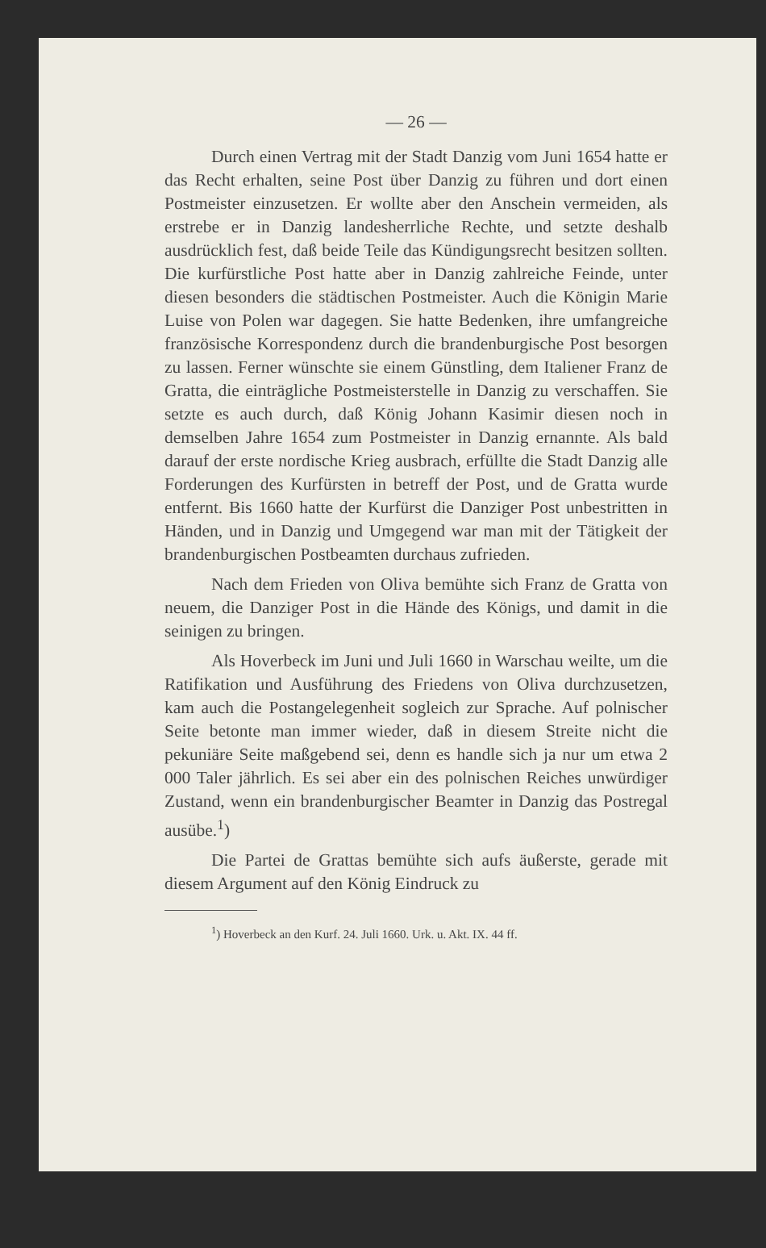— 26 —
Durch einen Vertrag mit der Stadt Danzig vom Juni 1654 hatte er das Recht erhalten, seine Post über Danzig zu führen und dort einen Postmeister einzusetzen. Er wollte aber den Anschein vermeiden, als erstrebe er in Danzig landesherrliche Rechte, und setzte deshalb ausdrücklich fest, daß beide Teile das Kündigungsrecht besitzen sollten. Die kurfürstliche Post hatte aber in Danzig zahlreiche Feinde, unter diesen besonders die städtischen Postmeister. Auch die Königin Marie Luise von Polen war dagegen. Sie hatte Bedenken, ihre umfangreiche französische Korrespondenz durch die brandenburgische Post besorgen zu lassen. Ferner wünschte sie einem Günstling, dem Italiener Franz de Gratta, die einträgliche Postmeisterstelle in Danzig zu verschaffen. Sie setzte es auch durch, daß König Johann Kasimir diesen noch in demselben Jahre 1654 zum Postmeister in Danzig ernannte. Als bald darauf der erste nordische Krieg ausbrach, erfüllte die Stadt Danzig alle Forderungen des Kurfürsten in betreff der Post, und de Gratta wurde entfernt. Bis 1660 hatte der Kurfürst die Danziger Post unbestritten in Händen, und in Danzig und Umgegend war man mit der Tätigkeit der brandenburgischen Postbeamten durchaus zufrieden.
Nach dem Frieden von Oliva bemühte sich Franz de Gratta von neuem, die Danziger Post in die Hände des Königs, und damit in die seinigen zu bringen.
Als Hoverbeck im Juni und Juli 1660 in Warschau weilte, um die Ratifikation und Ausführung des Friedens von Oliva durchzusetzen, kam auch die Postangelegenheit sogleich zur Sprache. Auf polnischer Seite betonte man immer wieder, daß in diesem Streite nicht die pekuniäre Seite maßgebend sei, denn es handle sich ja nur um etwa 2 000 Taler jährlich. Es sei aber ein des polnischen Reiches unwürdiger Zustand, wenn ein brandenburgischer Beamter in Danzig das Postregal ausübe.<sup>1</sup>)
Die Partei de Grattas bemühte sich aufs äußerste, gerade mit diesem Argument auf den König Eindruck zu
<sup>1</sup>) Hoverbeck an den Kurf. 24. Juli 1660. Urk. u. Akt. IX. 44 ff.